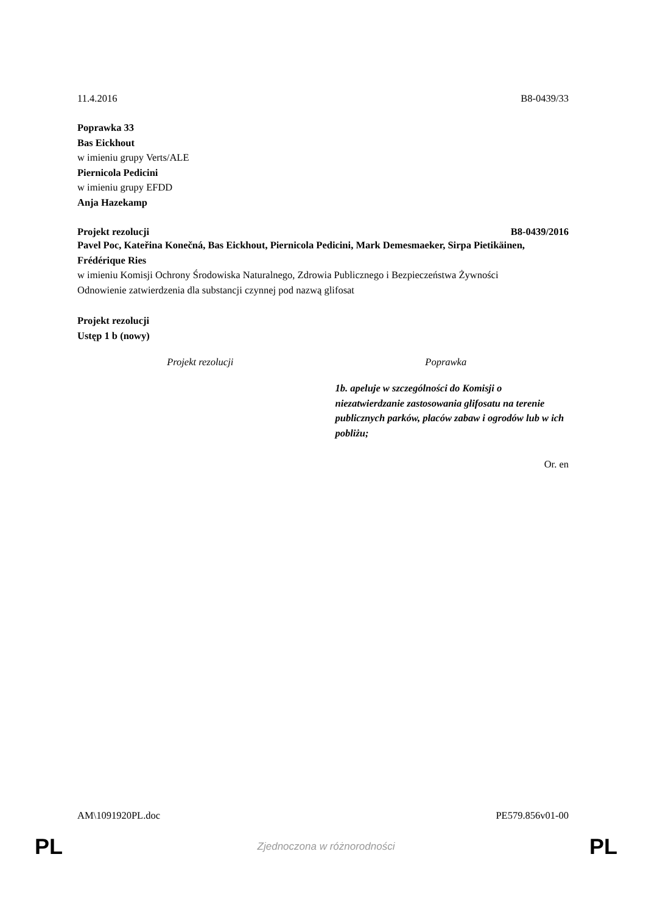11.4.2016 B8-0439/33
Poprawka 33
Bas Eickhout
w imieniu grupy Verts/ALE
Piernicola Pedicini
w imieniu grupy EFDD
Anja Hazekamp
Projekt rezolucji B8-0439/2016
Pavel Poc, Kateřina Konečná, Bas Eickhout, Piernicola Pedicini, Mark Demesmaeker, Sirpa Pietikäinen, Frédérique Ries
w imieniu Komisji Ochrony Środowiska Naturalnego, Zdrowia Publicznego i Bezpieczeństwa Żywności
Odnowienie zatwierdzenia dla substancji czynnej pod nazwą glifosat
Projekt rezolucji
Ustęp 1 b (nowy)
| Projekt rezolucji | Poprawka |
| --- | --- |
| | 1b. apeluje w szczególności do Komisji o niezatwierdzanie zastosowania glifosatu na terenie publicznych parków, placów zabaw i ogrodów lub w ich pobliżu; |
Or. en
AM\1091920PL.doc PE579.856v01-00
PL Zjednoczona w różnorodności PL